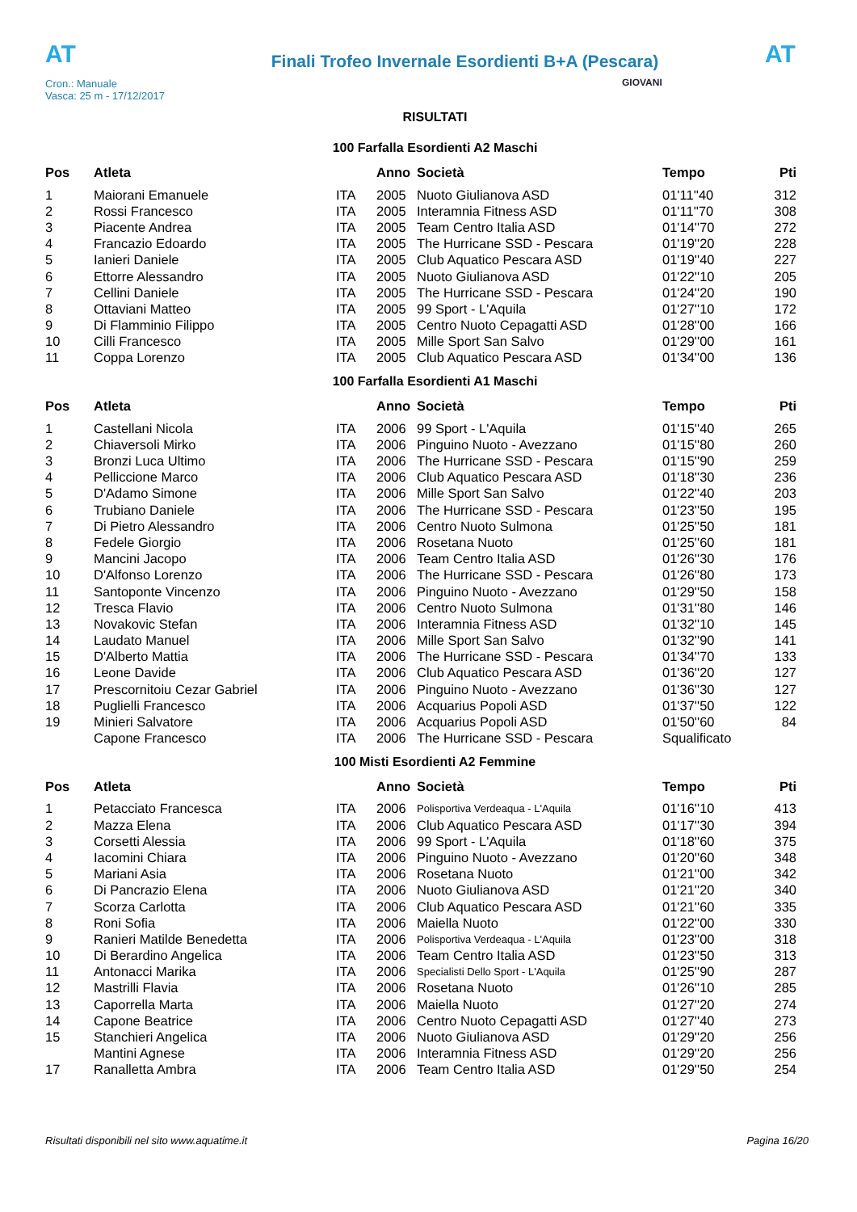AT
Cron.: Manuale
Vasca: 25 m - 17/12/2017
Finali Trofeo Invernale Esordienti B+A (Pescara)
AT
GIOVANI
RISULTATI
100 Farfalla Esordienti A2 Maschi
| Pos | Atleta | | Anno | Società | Tempo | Pti |
| --- | --- | --- | --- | --- | --- | --- |
| 1 | Maiorani Emanuele | ITA | 2005 | Nuoto Giulianova ASD | 01'11''40 | 312 |
| 2 | Rossi Francesco | ITA | 2005 | Interamnia Fitness ASD | 01'11''70 | 308 |
| 3 | Piacente Andrea | ITA | 2005 | Team Centro Italia ASD | 01'14''70 | 272 |
| 4 | Francazio Edoardo | ITA | 2005 | The Hurricane SSD - Pescara | 01'19''20 | 228 |
| 5 | Ianieri Daniele | ITA | 2005 | Club Aquatico Pescara ASD | 01'19''40 | 227 |
| 6 | Ettorre Alessandro | ITA | 2005 | Nuoto Giulianova ASD | 01'22''10 | 205 |
| 7 | Cellini Daniele | ITA | 2005 | The Hurricane SSD - Pescara | 01'24''20 | 190 |
| 8 | Ottaviani Matteo | ITA | 2005 | 99 Sport - L'Aquila | 01'27''10 | 172 |
| 9 | Di Flamminio Filippo | ITA | 2005 | Centro Nuoto Cepagatti ASD | 01'28''00 | 166 |
| 10 | Cilli Francesco | ITA | 2005 | Mille Sport San Salvo | 01'29''00 | 161 |
| 11 | Coppa Lorenzo | ITA | 2005 | Club Aquatico Pescara ASD | 01'34''00 | 136 |
100 Farfalla Esordienti A1 Maschi
| Pos | Atleta | | Anno | Società | Tempo | Pti |
| --- | --- | --- | --- | --- | --- | --- |
| 1 | Castellani Nicola | ITA | 2006 | 99 Sport - L'Aquila | 01'15''40 | 265 |
| 2 | Chiaversoli Mirko | ITA | 2006 | Pinguino Nuoto - Avezzano | 01'15''80 | 260 |
| 3 | Bronzi Luca Ultimo | ITA | 2006 | The Hurricane SSD - Pescara | 01'15''90 | 259 |
| 4 | Pelliccione Marco | ITA | 2006 | Club Aquatico Pescara ASD | 01'18''30 | 236 |
| 5 | D'Adamo Simone | ITA | 2006 | Mille Sport San Salvo | 01'22''40 | 203 |
| 6 | Trubiano Daniele | ITA | 2006 | The Hurricane SSD - Pescara | 01'23''50 | 195 |
| 7 | Di Pietro Alessandro | ITA | 2006 | Centro Nuoto Sulmona | 01'25''50 | 181 |
| 8 | Fedele Giorgio | ITA | 2006 | Rosetana Nuoto | 01'25''60 | 181 |
| 9 | Mancini Jacopo | ITA | 2006 | Team Centro Italia ASD | 01'26''30 | 176 |
| 10 | D'Alfonso Lorenzo | ITA | 2006 | The Hurricane SSD - Pescara | 01'26''80 | 173 |
| 11 | Santoponte Vincenzo | ITA | 2006 | Pinguino Nuoto - Avezzano | 01'29''50 | 158 |
| 12 | Tresca Flavio | ITA | 2006 | Centro Nuoto Sulmona | 01'31''80 | 146 |
| 13 | Novakovic Stefan | ITA | 2006 | Interamnia Fitness ASD | 01'32''10 | 145 |
| 14 | Laudato Manuel | ITA | 2006 | Mille Sport San Salvo | 01'32''90 | 141 |
| 15 | D'Alberto Mattia | ITA | 2006 | The Hurricane SSD - Pescara | 01'34''70 | 133 |
| 16 | Leone Davide | ITA | 2006 | Club Aquatico Pescara ASD | 01'36''20 | 127 |
| 17 | Prescornitoiu Cezar Gabriel | ITA | 2006 | Pinguino Nuoto - Avezzano | 01'36''30 | 127 |
| 18 | Puglielli Francesco | ITA | 2006 | Acquarius Popoli ASD | 01'37''50 | 122 |
| 19 | Minieri Salvatore | ITA | 2006 | Acquarius Popoli ASD | 01'50''60 | 84 |
| | Capone Francesco | ITA | 2006 | The Hurricane SSD - Pescara | Squalificato | |
100 Misti Esordienti A2 Femmine
| Pos | Atleta | | Anno | Società | Tempo | Pti |
| --- | --- | --- | --- | --- | --- | --- |
| 1 | Petacciato Francesca | ITA | 2006 | Polisportiva Verdeaqua - L'Aquila | 01'16''10 | 413 |
| 2 | Mazza Elena | ITA | 2006 | Club Aquatico Pescara ASD | 01'17''30 | 394 |
| 3 | Corsetti Alessia | ITA | 2006 | 99 Sport - L'Aquila | 01'18''60 | 375 |
| 4 | Iacomini Chiara | ITA | 2006 | Pinguino Nuoto - Avezzano | 01'20''60 | 348 |
| 5 | Mariani Asia | ITA | 2006 | Rosetana Nuoto | 01'21''00 | 342 |
| 6 | Di Pancrazio Elena | ITA | 2006 | Nuoto Giulianova ASD | 01'21''20 | 340 |
| 7 | Scorza Carlotta | ITA | 2006 | Club Aquatico Pescara ASD | 01'21''60 | 335 |
| 8 | Roni Sofia | ITA | 2006 | Maiella Nuoto | 01'22''00 | 330 |
| 9 | Ranieri Matilde Benedetta | ITA | 2006 | Polisportiva Verdeaqua - L'Aquila | 01'23''00 | 318 |
| 10 | Di Berardino Angelica | ITA | 2006 | Team Centro Italia ASD | 01'23''50 | 313 |
| 11 | Antonacci Marika | ITA | 2006 | Specialisti Dello Sport - L'Aquila | 01'25''90 | 287 |
| 12 | Mastrilli Flavia | ITA | 2006 | Rosetana Nuoto | 01'26''10 | 285 |
| 13 | Caporrella Marta | ITA | 2006 | Maiella Nuoto | 01'27''20 | 274 |
| 14 | Capone Beatrice | ITA | 2006 | Centro Nuoto Cepagatti ASD | 01'27''40 | 273 |
| 15 | Stanchieri Angelica | ITA | 2006 | Nuoto Giulianova ASD | 01'29''20 | 256 |
| | Mantini Agnese | ITA | 2006 | Interamnia Fitness ASD | 01'29''20 | 256 |
| 17 | Ranalletta Ambra | ITA | 2006 | Team Centro Italia ASD | 01'29''50 | 254 |
Risultati disponibili nel sito www.aquatime.it Pagina 16/20